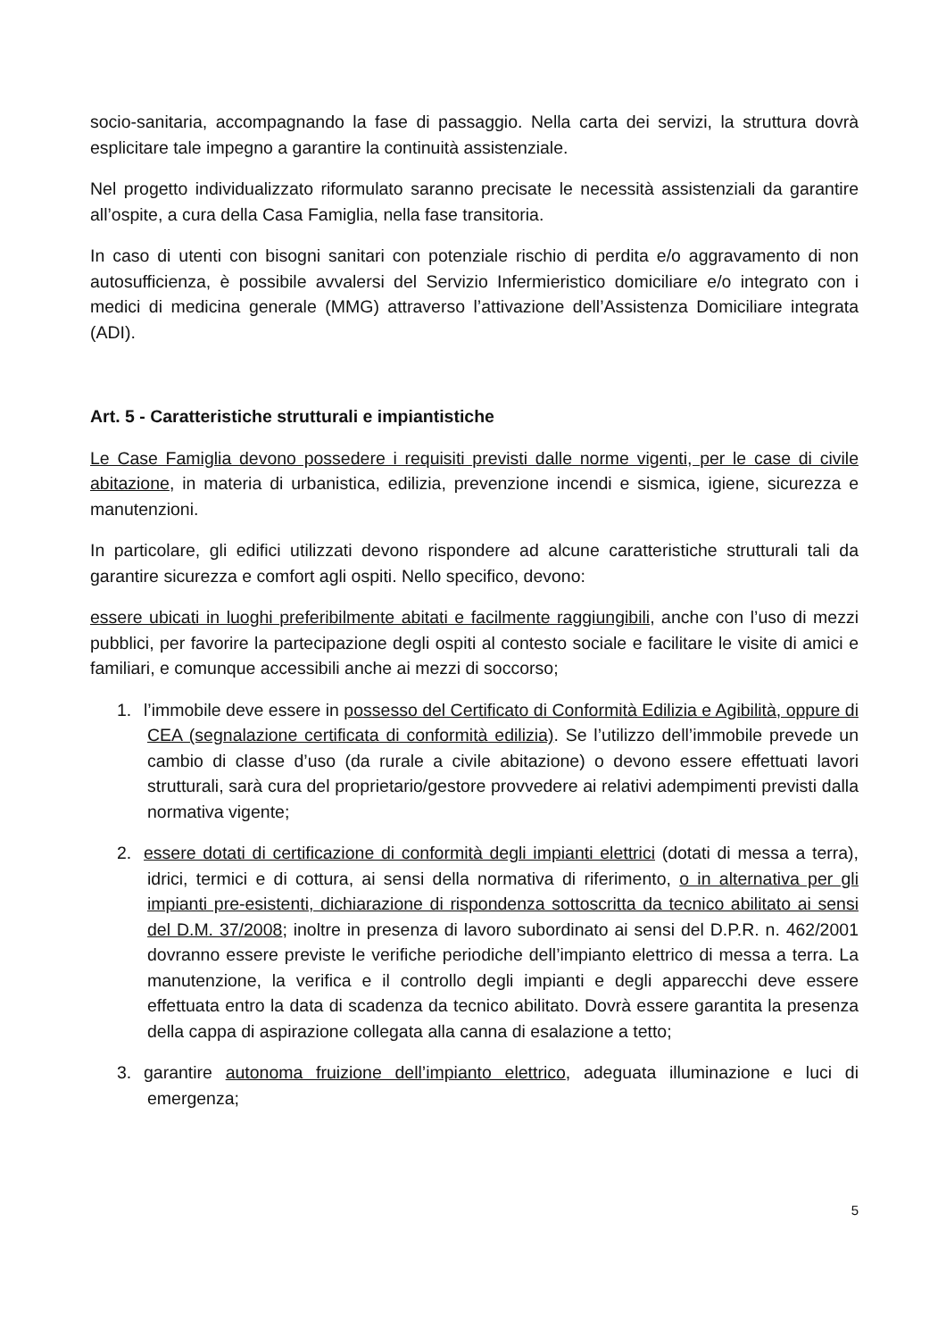socio-sanitaria, accompagnando la fase di passaggio. Nella carta dei servizi, la struttura dovrà esplicitare tale impegno a garantire la continuità assistenziale.
Nel progetto individualizzato riformulato saranno precisate le necessità assistenziali da garantire all’ospite, a cura della Casa Famiglia, nella fase transitoria.
In caso di utenti con bisogni sanitari con potenziale rischio di perdita e/o aggravamento di non autosufficienza, è possibile avvalersi del Servizio Infermieristico domiciliare e/o integrato con i medici di medicina generale (MMG) attraverso l’attivazione dell’Assistenza Domiciliare integrata (ADI).
Art. 5 - Caratteristiche strutturali e impiantistiche
Le Case Famiglia devono possedere i requisiti previsti dalle norme vigenti, per le case di civile abitazione, in materia di urbanistica, edilizia, prevenzione incendi e sismica, igiene, sicurezza e manutenzioni.
In particolare, gli edifici utilizzati devono rispondere ad alcune caratteristiche strutturali tali da garantire sicurezza e comfort agli ospiti. Nello specifico, devono:
essere ubicati in luoghi preferibilmente abitati e facilmente raggiungibili, anche con l’uso di mezzi pubblici, per favorire la partecipazione degli ospiti al contesto sociale e facilitare le visite di amici e familiari, e comunque accessibili anche ai mezzi di soccorso;
1. l’immobile deve essere in possesso del Certificato di Conformità Edilizia e Agibilità, oppure di CEA (segnalazione certificata di conformità edilizia). Se l’utilizzo dell’immobile prevede un cambio di classe d’uso (da rurale a civile abitazione) o devono essere effettuati lavori strutturali, sarà cura del proprietario/gestore provvedere ai relativi adempimenti previsti dalla normativa vigente;
2. essere dotati di certificazione di conformità degli impianti elettrici (dotati di messa a terra), idrici, termici e di cottura, ai sensi della normativa di riferimento, o in alternativa per gli impianti pre-esistenti, dichiarazione di rispondenza sottoscritta da tecnico abilitato ai sensi del D.M. 37/2008; inoltre in presenza di lavoro subordinato ai sensi del D.P.R. n. 462/2001 dovranno essere previste le verifiche periodiche dell’impianto elettrico di messa a terra. La manutenzione, la verifica e il controllo degli impianti e degli apparecchi deve essere effettuata entro la data di scadenza da tecnico abilitato. Dovrà essere garantita la presenza della cappa di aspirazione collegata alla canna di esalazione a tetto;
3. garantire autonoma fruizione dell’impianto elettrico, adeguata illuminazione e luci di emergenza;
5